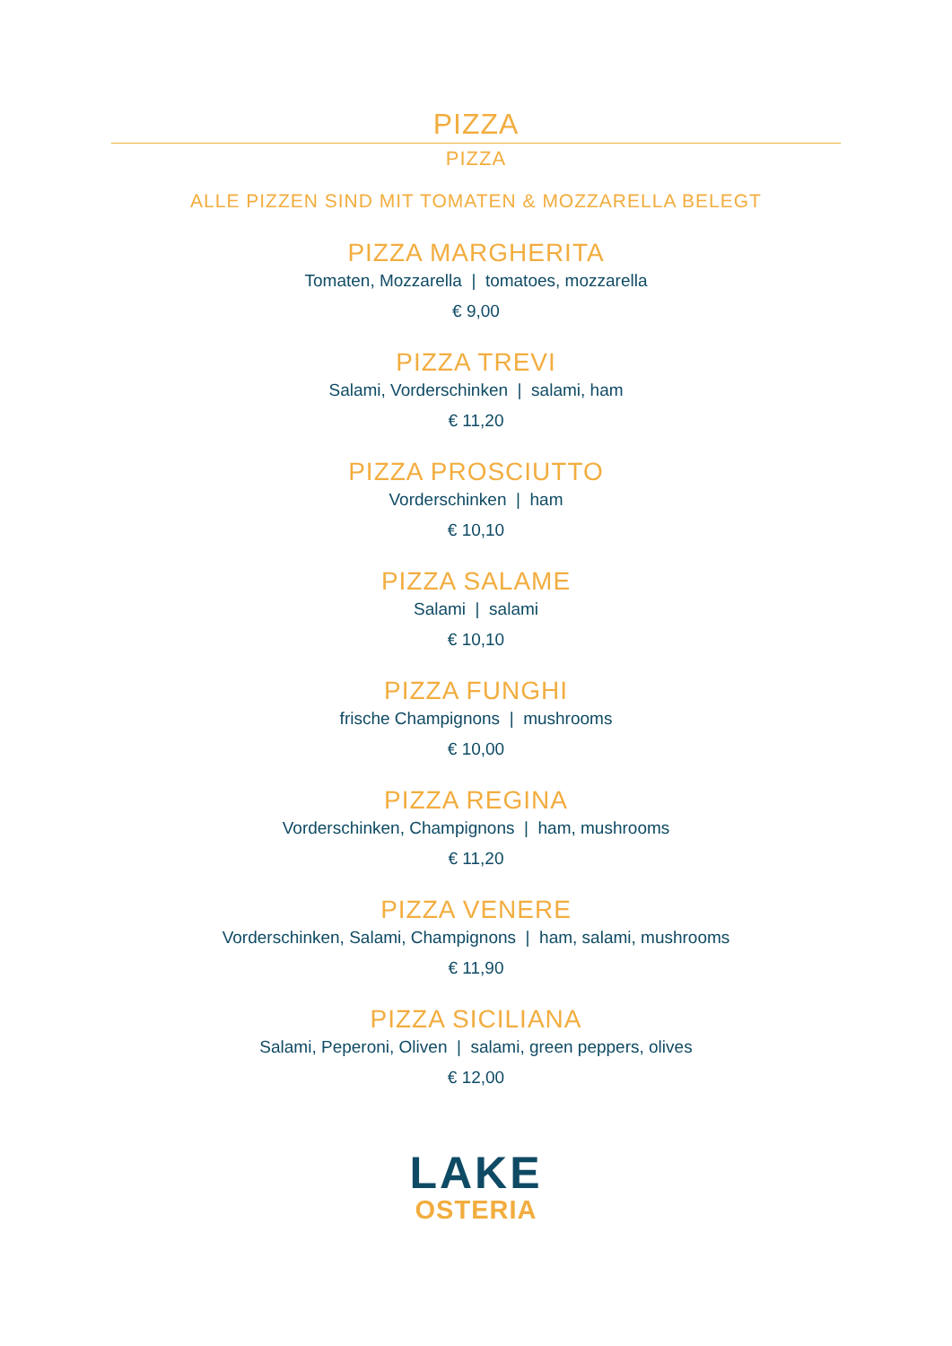PIZZA
PIZZA
ALLE PIZZEN SIND MIT TOMATEN & MOZZARELLA BELEGT
PIZZA MARGHERITA
Tomaten, Mozzarella | tomatoes, mozzarella
€ 9,00
PIZZA TREVI
Salami, Vorderschinken | salami, ham
€ 11,20
PIZZA PROSCIUTTO
Vorderschinken | ham
€ 10,10
PIZZA SALAME
Salami | salami
€ 10,10
PIZZA FUNGHI
frische Champignons | mushrooms
€ 10,00
PIZZA REGINA
Vorderschinken, Champignons | ham, mushrooms
€ 11,20
PIZZA VENERE
Vorderschinken, Salami, Champignons | ham, salami, mushrooms
€ 11,90
PIZZA SICILIANA
Salami, Peperoni, Oliven | salami, green peppers, olives
€ 12,00
LAKE
OSTERIA